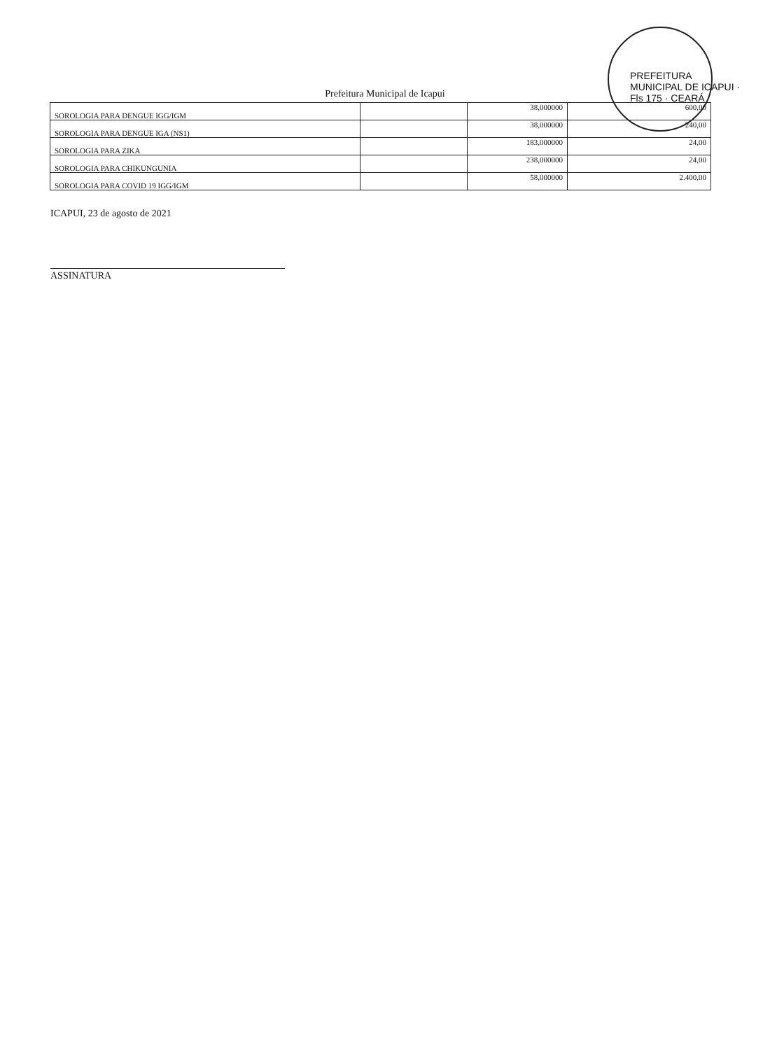PREFEITURA MUNICIPAL DE ICAPUI · Fls 175 · CEARÁ
Prefeitura Municipal de Icapui
| SOROLOGIA PARA DENGUE IGG/IGM | | 38,000000 | 600,00 |
| SOROLOGIA PARA DENGUE IGA (NS1) | | 38,000000 | 240,00 |
| SOROLOGIA PARA ZIKA | | 183,000000 | 24,00 |
| SOROLOGIA PARA CHIKUNGUNIA | | 238,000000 | 24,00 |
| SOROLOGIA PARA COVID 19 IGG/IGM | | 58,000000 | 2.400,00 |
ICAPUI, 23 de agosto de 2021
ASSINATURA